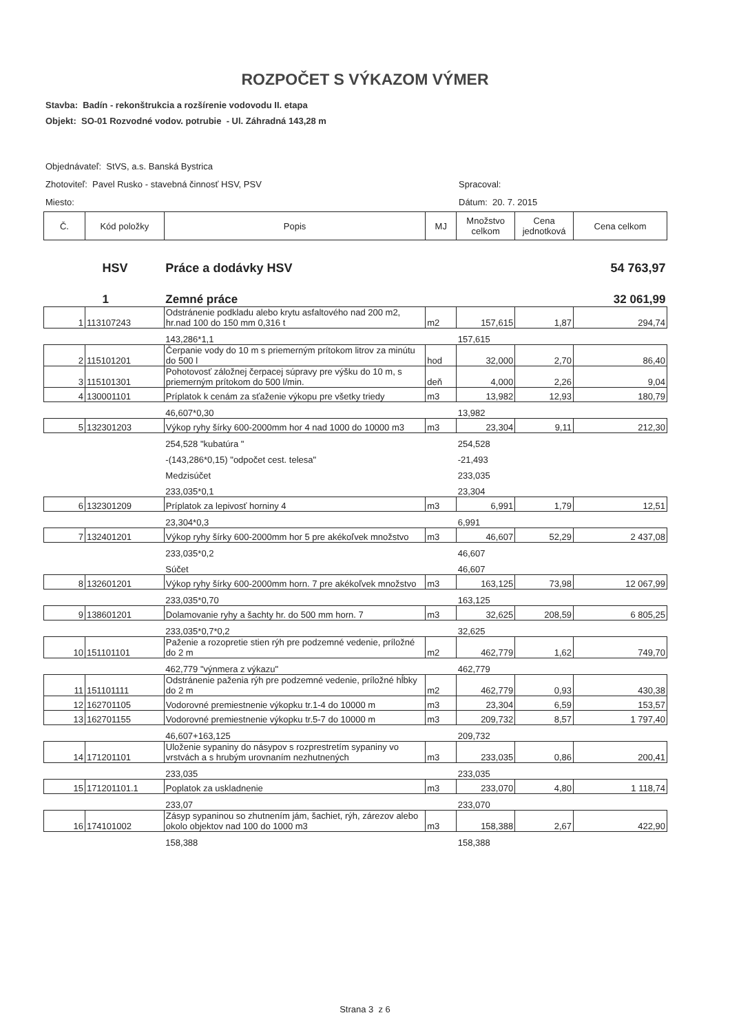ROZPOČET S VÝKAZOM VÝMER
Stavba: Badín - rekonštrukcia a rozšírenie vodovodu II. etapa
Objekt: SO-01 Rozvodné vodov. potrubie - Ul. Záhradná 143,28 m
Objednávateľ: StVS, a.s. Banská Bystrica
Zhotoviteľ: Pavel Rusko - stavebná činnosť HSV, PSV Spracoval:
Miesto: Dátum: 20. 7. 2015
| Č. | Kód položky | Popis | MJ | Množstvo celkom | Cena jednotková | Cena celkom |
| --- | --- | --- | --- | --- | --- | --- |
| | HSV | Práce a dodávky HSV | | | | 54 763,97 |
| | 1 | Zemné práce | | | | 32 061,99 |
| 1 | 113107243 | Odstránenie podkladu alebo krytu asfaltového nad 200 m2, hr.nad 100 do 150 mm 0,316 t | m2 | 157,615 | 1,87 | 294,74 |
| | | 143,286*1,1 | | 157,615 | | |
| 2 | 115101201 | Čerpanie vody do 10 m s priemerným prítokom litrov za minútu do 500 l | hod | 32,000 | 2,70 | 86,40 |
| 3 | 115101301 | Pohotovosť záložnej čerpacej súpravy pre výšku do 10 m, s priemerným prítokom do 500 l/min. | deň | 4,000 | 2,26 | 9,04 |
| 4 | 130001101 | Príplatok k cenám za sťaženie výkopu pre všetky triedy | m3 | 13,982 | 12,93 | 180,79 |
| | | 46,607*0,30 | | 13,982 | | |
| 5 | 132301203 | Výkop ryhy šírky 600-2000mm hor 4 nad 1000 do 10000 m3 | m3 | 23,304 | 9,11 | 212,30 |
| | | 254,528 "kubatúra " | | 254,528 | | |
| | | -(143,286*0,15) "odpočet cest. telesa" | | -21,493 | | |
| | | Medzisúčet | | 233,035 | | |
| | | 233,035*0,1 | | 23,304 | | |
| 6 | 132301209 | Príplatok za lepivosť horniny 4 | m3 | 6,991 | 1,79 | 12,51 |
| | | 23,304*0,3 | | 6,991 | | |
| 7 | 132401201 | Výkop ryhy šírky 600-2000mm hor 5 pre akékoľvek množstvo | m3 | 46,607 | 52,29 | 2 437,08 |
| | | 233,035*0,2 | | 46,607 | | |
| | | Súčet | | 46,607 | | |
| 8 | 132601201 | Výkop ryhy šírky 600-2000mm horn. 7 pre akékoľvek množstvo | m3 | 163,125 | 73,98 | 12 067,99 |
| | | 233,035*0,70 | | 163,125 | | |
| 9 | 138601201 | Dolamovanie ryhy a šachty hr. do 500 mm horn. 7 | m3 | 32,625 | 208,59 | 6 805,25 |
| | | 233,035*0,7*0,2 | | 32,625 | | |
| 10 | 151101101 | Paženie a rozopretie stien rýh pre podzemné vedenie, príložné do 2 m | m2 | 462,779 | 1,62 | 749,70 |
| | | 462,779 "výnmera z výkazu" | | 462,779 | | |
| 11 | 151101111 | Odstránenie paženia rýh pre podzemné vedenie, príložné hĺbky do 2 m | m2 | 462,779 | 0,93 | 430,38 |
| 12 | 162701105 | Vodorovné premiestnenie výkopku tr.1-4 do 10000 m | m3 | 23,304 | 6,59 | 153,57 |
| 13 | 162701155 | Vodorovné premiestnenie výkopku tr.5-7 do 10000 m | m3 | 209,732 | 8,57 | 1 797,40 |
| | | 46,607+163,125 | | 209,732 | | |
| 14 | 171201101 | Uloženie sypaniny do násypov s rozprestretím sypaniny vo vrstvách a s hrubým urovnaním nezhutnených | m3 | 233,035 | 0,86 | 200,41 |
| | | 233,035 | | 233,035 | | |
| 15 | 171201101.1 | Poplatok za uskladnenie | m3 | 233,070 | 4,80 | 1 118,74 |
| | | 233,07 | | 233,070 | | |
| 16 | 174101002 | Zásyp sypaninou so zhutnením jám, šachiet, rýh, zárezov alebo okolo objektov nad 100 do 1000 m3 | m3 | 158,388 | 2,67 | 422,90 |
| | | 158,388 | | 158,388 | | |
Strana 3 z 6